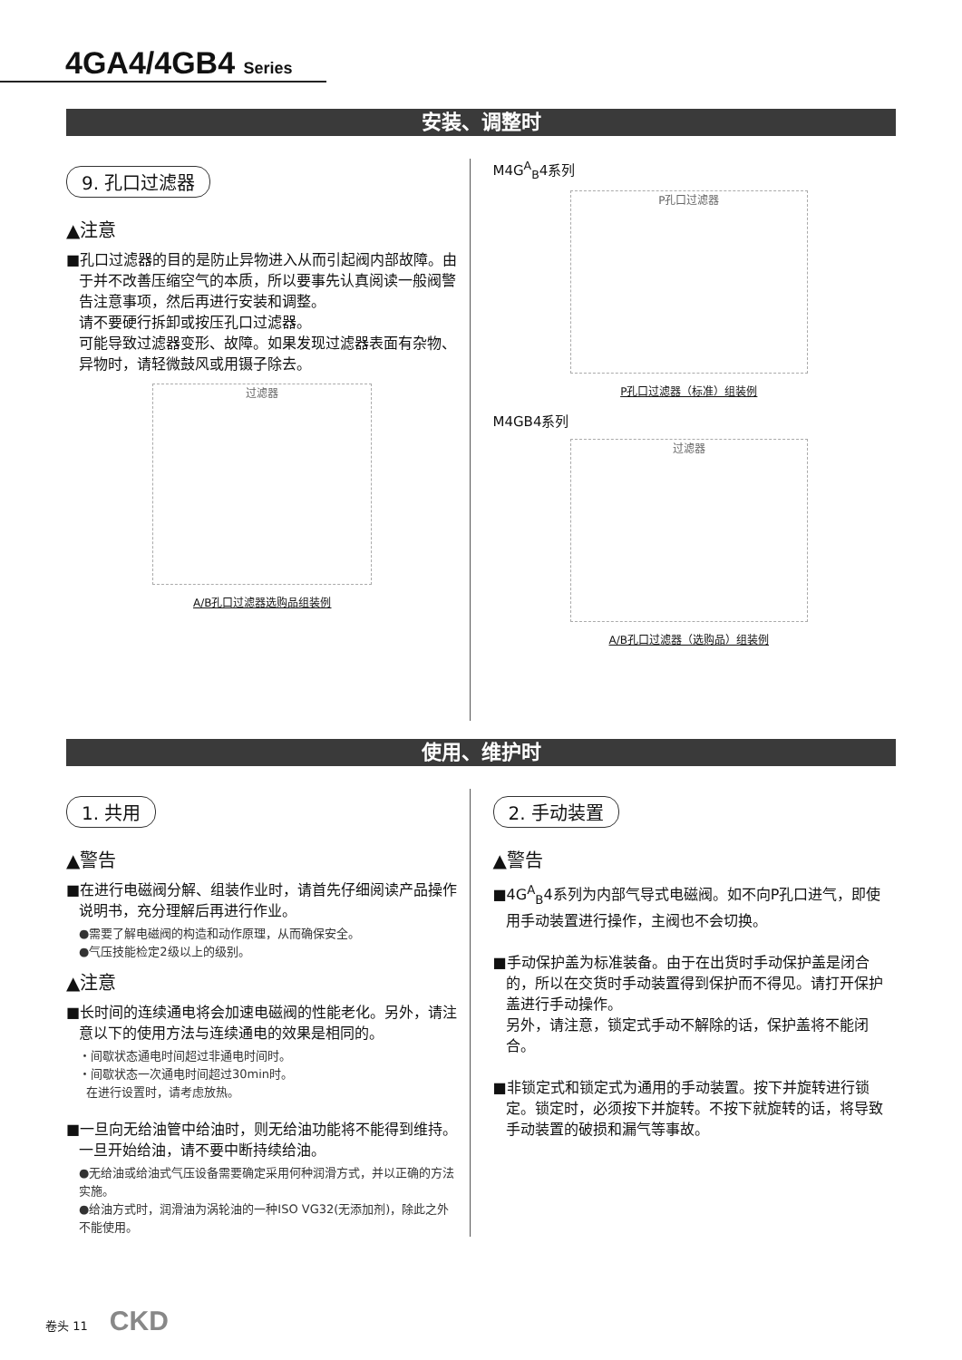4GA4/4GB4 Series
安装、调整时
9. 孔口过滤器
▲注意
■孔口过滤器的目的是防止异物进入从而引起阀内部故障。由于并不改善压缩空气的本质，所以要事先认真阅读一般阀警告注意事项，然后再进行安装和调整。
请不要硬行拆卸或按压孔口过滤器。
可能导致过滤器变形、故障。如果发现过滤器表面有杂物、异物时，请轻微鼓风或用镊子除去。
过滤器
A/B孔口过滤器选购品组装例
M4G<sup>A</sup><sub>B</sub>4系列
P孔口过滤器
P孔口过滤器（标准）组装例
M4GB4系列
过滤器
A/B孔口过滤器（选购品）组装例
使用、维护时
1. 共用
▲警告
■在进行电磁阀分解、组装作业时，请首先仔细阅读产品操作说明书，充分理解后再进行作业。
●需要了解电磁阀的构造和动作原理，从而确保安全。
●气压技能检定2级以上的级别。
▲注意
■长时间的连续通电将会加速电磁阀的性能老化。另外，请注意以下的使用方法与连续通电的效果是相同的。
・间歇状态通电时间超过非通电时间时。
・间歇状态一次通电时间超过30min时。
在进行设置时，请考虑放热。
■一旦向无给油管中给油时，则无给油功能将不能得到维持。
一旦开始给油，请不要中断持续给油。
●无给油或给油式气压设备需要确定采用何种润滑方式，并以正确的方法实施。
●给油方式时，润滑油为涡轮油的一种ISO VG32(无添加剂)，除此之外不能使用。
2. 手动装置
▲警告
■4G<sup>A</sup><sub>B</sub>4系列为内部气导式电磁阀。如不向P孔口进气，即使用手动装置进行操作，主阀也不会切换。
■手动保护盖为标准装备。由于在出货时手动保护盖是闭合的，所以在交货时手动装置得到保护而不得见。请打开保护盖进行手动操作。
另外，请注意，锁定式手动不解除的话，保护盖将不能闭合。
■非锁定式和锁定式为通用的手动装置。按下并旋转进行锁定。锁定时，必须按下并旋转。不按下就旋转的话，将导致手动装置的破损和漏气等事故。
卷头 11 CKD